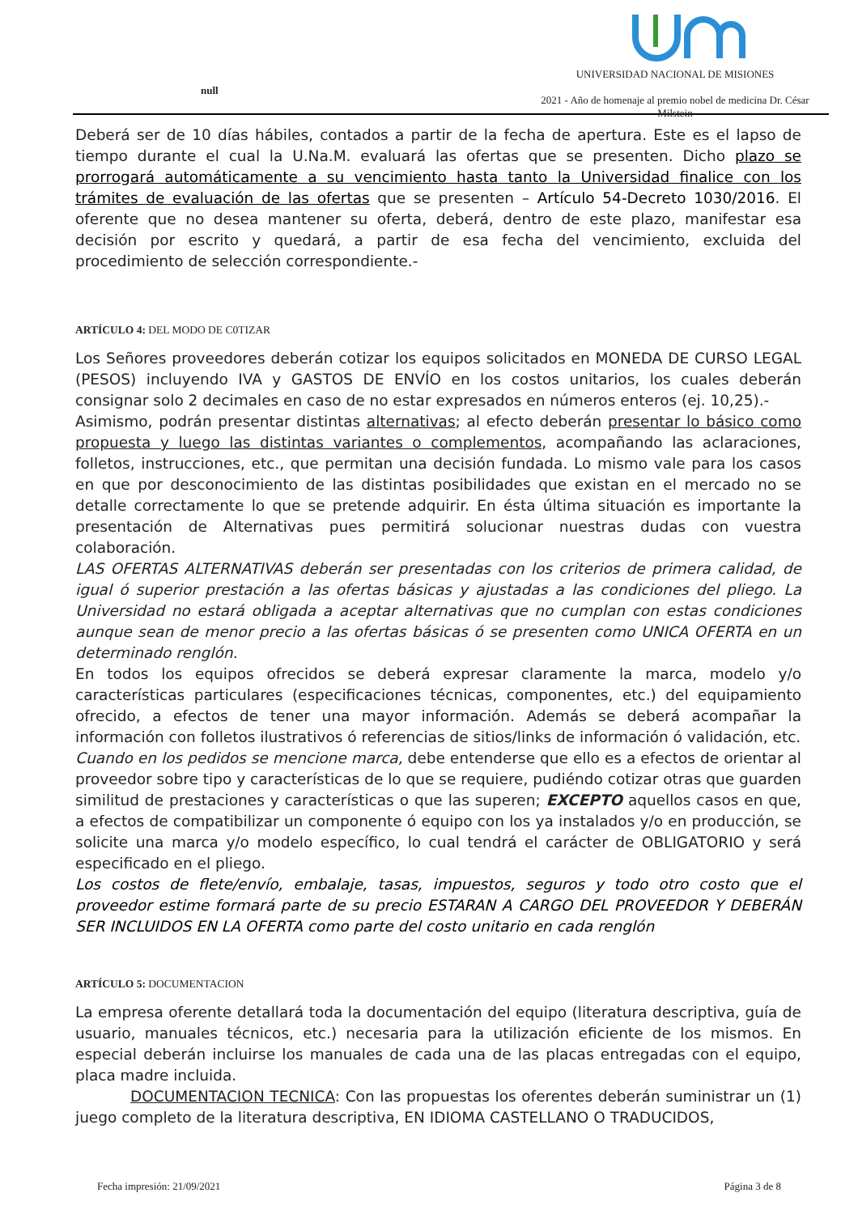null
UNIVERSIDAD NACIONAL DE MISIONES
2021 - Año de homenaje al premio nobel de medicina Dr. César Milstein
Deberá ser de 10 días hábiles, contados a partir de la fecha de apertura. Este es el lapso de tiempo durante el cual la U.Na.M. evaluará las ofertas que se presenten. Dicho plazo se prorrogará automáticamente a su vencimiento hasta tanto la Universidad finalice con los trámites de evaluación de las ofertas que se presenten – Artículo 54-Decreto 1030/2016. El oferente que no desea mantener su oferta, deberá, dentro de este plazo, manifestar esa decisión por escrito y quedará, a partir de esa fecha del vencimiento, excluida del procedimiento de selección correspondiente.-
ARTÍCULO 4: DEL MODO DE C0TIZAR
Los Señores proveedores deberán cotizar los equipos solicitados en MONEDA DE CURSO LEGAL (PESOS) incluyendo IVA y GASTOS DE ENVÍO en los costos unitarios, los cuales deberán consignar solo 2 decimales en caso de no estar expresados en números enteros (ej. 10,25).-
Asimismo, podrán presentar distintas alternativas; al efecto deberán presentar lo básico como propuesta y luego las distintas variantes o complementos, acompañando las aclaraciones, folletos, instrucciones, etc., que permitan una decisión fundada. Lo mismo vale para los casos en que por desconocimiento de las distintas posibilidades que existan en el mercado no se detalle correctamente lo que se pretende adquirir. En ésta última situación es importante la presentación de Alternativas pues permitirá solucionar nuestras dudas con vuestra colaboración.
LAS OFERTAS ALTERNATIVAS deberán ser presentadas con los criterios de primera calidad, de igual ó superior prestación a las ofertas básicas y ajustadas a las condiciones del pliego. La Universidad no estará obligada a aceptar alternativas que no cumplan con estas condiciones aunque sean de menor precio a las ofertas básicas ó se presenten como UNICA OFERTA en un determinado renglón.
En todos los equipos ofrecidos se deberá expresar claramente la marca, modelo y/o características particulares (especificaciones técnicas, componentes, etc.) del equipamiento ofrecido, a efectos de tener una mayor información. Además se deberá acompañar la información con folletos ilustrativos ó referencias de sitios/links de información ó validación, etc.
Cuando en los pedidos se mencione marca, debe entenderse que ello es a efectos de orientar al proveedor sobre tipo y características de lo que se requiere, pudiéndo cotizar otras que guarden similitud de prestaciones y características o que las superen; EXCEPTO aquellos casos en que, a efectos de compatibilizar un componente ó equipo con los ya instalados y/o en producción, se solicite una marca y/o modelo específico, lo cual tendrá el carácter de OBLIGATORIO y será especificado en el pliego.
Los costos de flete/envío, embalaje, tasas, impuestos, seguros y todo otro costo que el proveedor estime formará parte de su precio ESTARAN A CARGO DEL PROVEEDOR Y DEBERÁN SER INCLUIDOS EN LA OFERTA como parte del costo unitario en cada renglón
ARTÍCULO 5: DOCUMENTACION
La empresa oferente detallará toda la documentación del equipo (literatura descriptiva, guía de usuario, manuales técnicos, etc.) necesaria para la utilización eficiente de los mismos. En especial deberán incluirse los manuales de cada una de las placas entregadas con el equipo, placa madre incluida.
DOCUMENTACION TECNICA: Con las propuestas los oferentes deberán suministrar un (1) juego completo de la literatura descriptiva, EN IDIOMA CASTELLANO O TRADUCIDOS,
Fecha impresión: 21/09/2021 Página 3 de 8